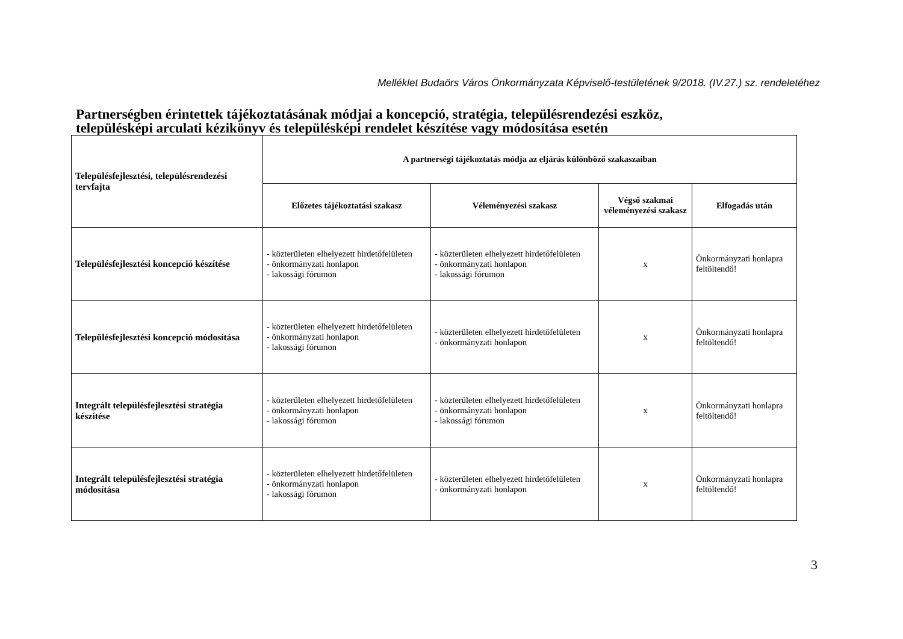Melléklet Budaörs Város Önkormányzata Képviselő-testületének 9/2018. (IV.27.) sz. rendeletéhez
Partnerségben érintettek tájékoztatásának módjai a koncepció, stratégia, településrendezési eszköz,
településképi arculati kézikönyv és településképi rendelet készítése vagy módosítása esetén
| Településfejlesztési, településrendezési tervfajta | A partnerségi tájékoztatás módja az eljárás különböző szakaszaiban | | | |
| --- | --- | --- | --- | --- |
| | Előzetes tájékoztatási szakasz | Véleményezési szakasz | Végső szakmai véleményezési szakasz | Elfogadás után |
| Településfejlesztési koncepció készítése | - közterületen elhelyezett hirdetőfelületen - önkormányzati honlapon - lakossági fórumon | - közterületen elhelyezett hirdetőfelületen - önkormányzati honlapon - lakossági fórumon | x | Önkormányzati honlapra feltöltendő! |
| Településfejlesztési koncepció módosítása | - közterületen elhelyezett hirdetőfelületen - önkormányzati honlapon - lakossági fórumon | - közterületen elhelyezett hirdetőfelületen - önkormányzati honlapon | x | Önkormányzati honlapra feltöltendő! |
| Integrált településfejlesztési stratégia készítése | - közterületen elhelyezett hirdetőfelületen - önkormányzati honlapon - lakossági fórumon | - közterületen elhelyezett hirdetőfelületen - önkormányzati honlapon - lakossági fórumon | x | Önkormányzati honlapra feltöltendő! |
| Integrált településfejlesztési stratégia módosítása | - közterületen elhelyezett hirdetőfelületen - önkormányzati honlapon - lakossági fórumon | - közterületen elhelyezett hirdetőfelületen - önkormányzati honlapon | x | Önkormányzati honlapra feltöltendő! |
3